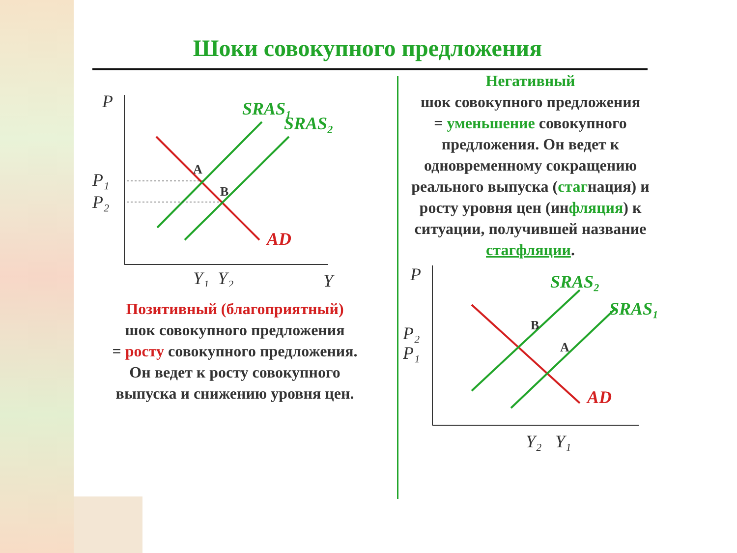Шоки совокупного предложения
P
Y
SRAS₁
SRAS₂
AD
P₁
P₂
A
B
Y₁
Y₂
Позитивный (благоприятный)
шок совокупного предложения
= росту совокупного предложения.
Он ведет к росту совокупного
выпуска и снижению уровня цен.
Негативный
шок совокупного предложения
= уменьшение совокупного предложения. Он ведет к одновременному сокращению реального выпуска (стагнация) и росту уровня цен (инфляция) к ситуации, получившей название стагфляции.
P
SRAS₂
SRAS₁
AD
P₂
P₁
B
A
Y₂
Y₁